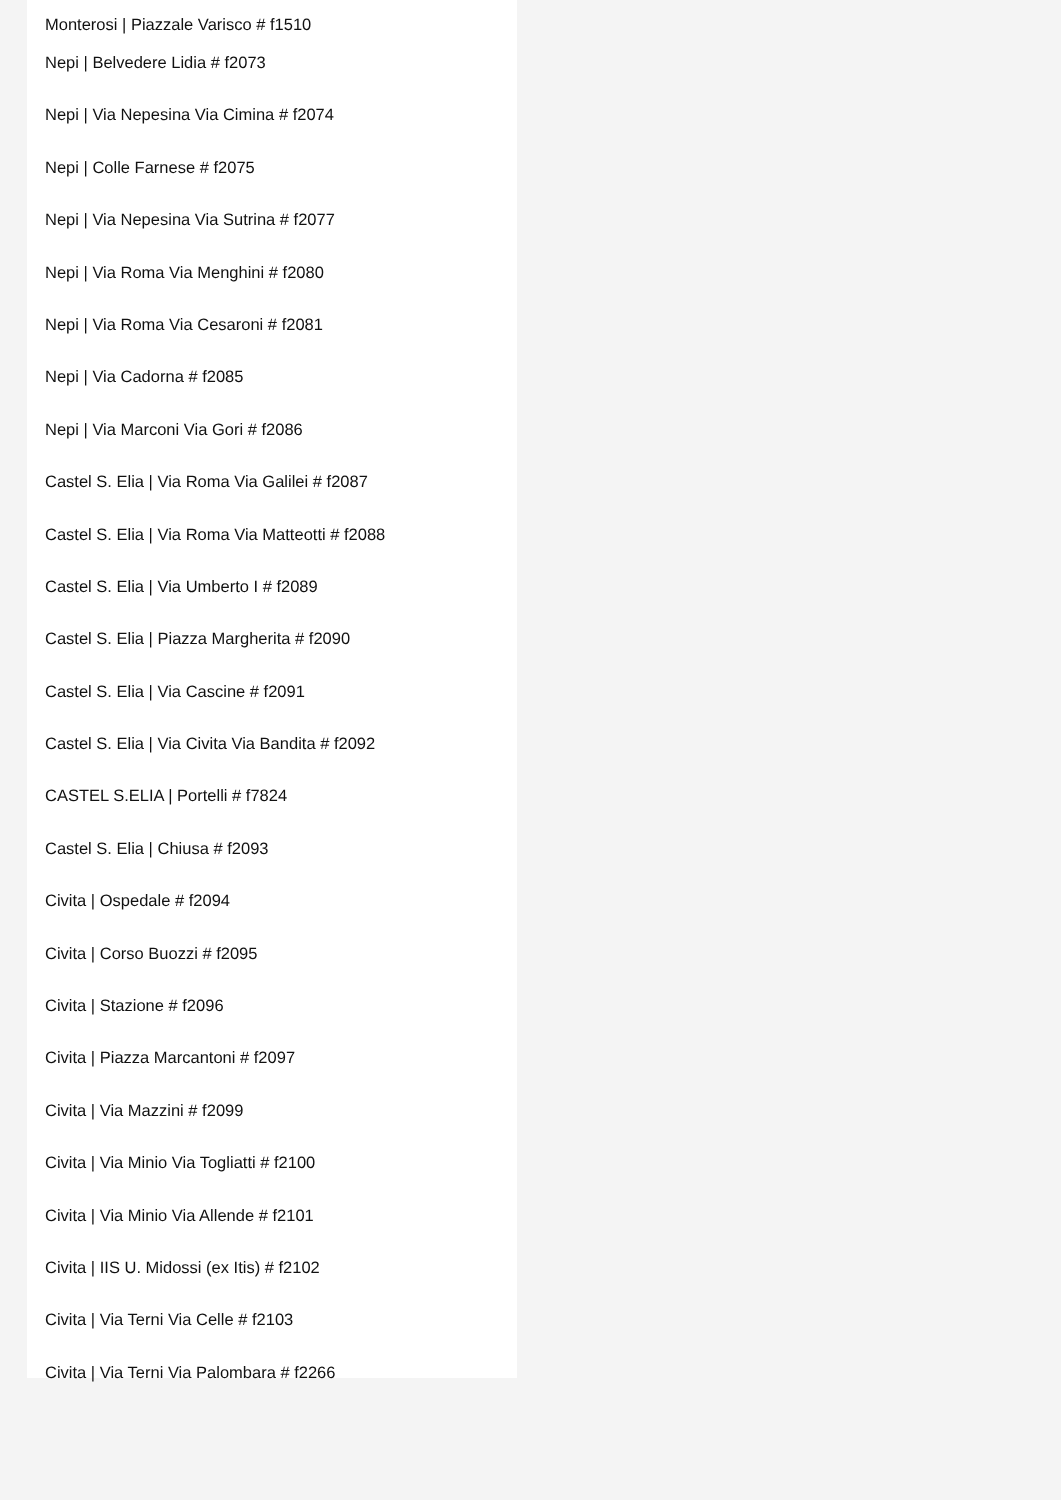Monterosi | Piazzale Varisco # f1510
Nepi | Belvedere Lidia # f2073
Nepi | Via Nepesina Via Cimina # f2074
Nepi | Colle Farnese # f2075
Nepi | Via Nepesina Via Sutrina # f2077
Nepi | Via Roma Via Menghini # f2080
Nepi | Via Roma Via Cesaroni # f2081
Nepi | Via Cadorna # f2085
Nepi | Via Marconi Via Gori # f2086
Castel S. Elia | Via Roma Via Galilei # f2087
Castel S. Elia | Via Roma Via Matteotti # f2088
Castel S. Elia | Via Umberto I # f2089
Castel S. Elia | Piazza Margherita # f2090
Castel S. Elia | Via Cascine # f2091
Castel S. Elia | Via Civita Via Bandita # f2092
CASTEL S.ELIA | Portelli # f7824
Castel S. Elia | Chiusa # f2093
Civita | Ospedale # f2094
Civita | Corso Buozzi # f2095
Civita | Stazione # f2096
Civita | Piazza Marcantoni # f2097
Civita | Via Mazzini # f2099
Civita | Via Minio Via Togliatti # f2100
Civita | Via Minio Via Allende # f2101
Civita | IIS U. Midossi (ex Itis) # f2102
Civita | Via Terni Via Celle # f2103
Civita | Via Terni Via Palombara # f2266